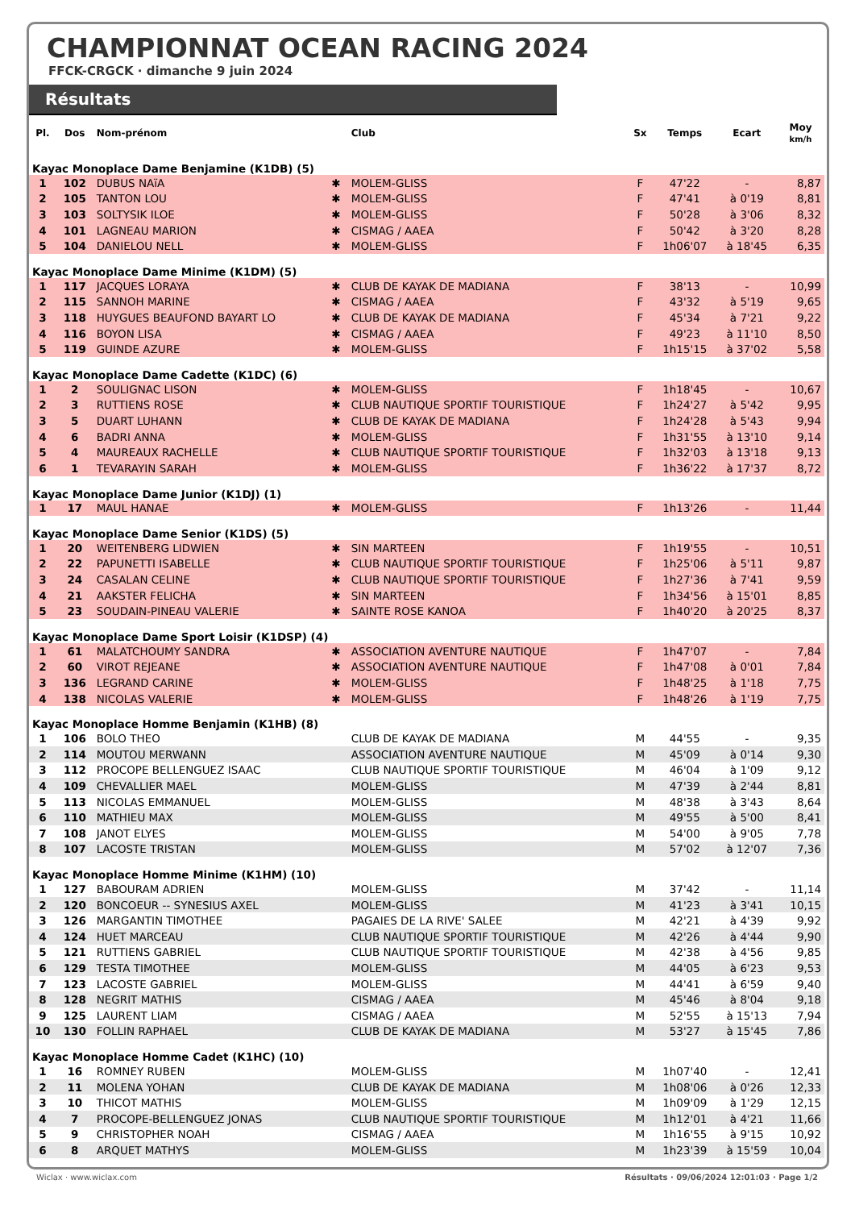CHAMPIONNAT OCEAN RACING 2024
FFCK-CRGCK · dimanche 9 juin 2024
Résultats
| Pl. | Dos | Nom-prénom | | Club | Sx | Temps | Ecart | Moy km/h |
| --- | --- | --- | --- | --- | --- | --- | --- | --- |
| Kayac Monoplace Dame Benjamine (K1DB) (5) | | | | | | | | |
| 1 | 102 | DUBUS NAïA | ✱ | MOLEM-GLISS | F | 47'22 | - | 8,87 |
| 2 | 105 | TANTON LOU | ✱ | MOLEM-GLISS | F | 47'41 | à 0'19 | 8,81 |
| 3 | 103 | SOLTYSIK ILOE | ✱ | MOLEM-GLISS | F | 50'28 | à 3'06 | 8,32 |
| 4 | 101 | LAGNEAU MARION | ✱ | CISMAG / AAEA | F | 50'42 | à 3'20 | 8,28 |
| 5 | 104 | DANIELOU NELL | ✱ | MOLEM-GLISS | F | 1h06'07 | à 18'45 | 6,35 |
| Kayac Monoplace Dame Minime (K1DM) (5) | | | | | | | | |
| 1 | 117 | JACQUES LORAYA | ✱ | CLUB DE KAYAK DE MADIANA | F | 38'13 | - | 10,99 |
| 2 | 115 | SANNOH MARINE | ✱ | CISMAG / AAEA | F | 43'32 | à 5'19 | 9,65 |
| 3 | 118 | HUYGUES BEAUFOND BAYART LO | ✱ | CLUB DE KAYAK DE MADIANA | F | 45'34 | à 7'21 | 9,22 |
| 4 | 116 | BOYON LISA | ✱ | CISMAG / AAEA | F | 49'23 | à 11'10 | 8,50 |
| 5 | 119 | GUINDE AZURE | ✱ | MOLEM-GLISS | F | 1h15'15 | à 37'02 | 5,58 |
| Kayac Monoplace Dame Cadette (K1DC) (6) | | | | | | | | |
| 1 | 2 | SOULIGNAC LISON | ✱ | MOLEM-GLISS | F | 1h18'45 | - | 10,67 |
| 2 | 3 | RUTTIENS ROSE | ✱ | CLUB NAUTIQUE SPORTIF TOURISTIQUE | F | 1h24'27 | à 5'42 | 9,95 |
| 3 | 5 | DUART LUHANN | ✱ | CLUB DE KAYAK DE MADIANA | F | 1h24'28 | à 5'43 | 9,94 |
| 4 | 6 | BADRI ANNA | ✱ | MOLEM-GLISS | F | 1h31'55 | à 13'10 | 9,14 |
| 5 | 4 | MAUREAUX RACHELLE | ✱ | CLUB NAUTIQUE SPORTIF TOURISTIQUE | F | 1h32'03 | à 13'18 | 9,13 |
| 6 | 1 | TEVARAYIN SARAH | ✱ | MOLEM-GLISS | F | 1h36'22 | à 17'37 | 8,72 |
| Kayac Monoplace Dame Junior (K1DJ) (1) | | | | | | | | |
| 1 | 17 | MAUL HANAE | ✱ | MOLEM-GLISS | F | 1h13'26 | - | 11,44 |
| Kayac Monoplace Dame Senior (K1DS) (5) | | | | | | | | |
| 1 | 20 | WEITENBERG LIDWIEN | ✱ | SIN MARTEEN | F | 1h19'55 | - | 10,51 |
| 2 | 22 | PAPUNETTI ISABELLE | ✱ | CLUB NAUTIQUE SPORTIF TOURISTIQUE | F | 1h25'06 | à 5'11 | 9,87 |
| 3 | 24 | CASALAN CELINE | ✱ | CLUB NAUTIQUE SPORTIF TOURISTIQUE | F | 1h27'36 | à 7'41 | 9,59 |
| 4 | 21 | AAKSTER FELICHA | ✱ | SIN MARTEEN | F | 1h34'56 | à 15'01 | 8,85 |
| 5 | 23 | SOUDAIN-PINEAU VALERIE | ✱ | SAINTE ROSE KANOA | F | 1h40'20 | à 20'25 | 8,37 |
| Kayac Monoplace Dame Sport Loisir (K1DSP) (4) | | | | | | | | |
| 1 | 61 | MALATCHOUMY SANDRA | ✱ | ASSOCIATION AVENTURE NAUTIQUE | F | 1h47'07 | - | 7,84 |
| 2 | 60 | VIROT REJEANE | ✱ | ASSOCIATION AVENTURE NAUTIQUE | F | 1h47'08 | à 0'01 | 7,84 |
| 3 | 136 | LEGRAND CARINE | ✱ | MOLEM-GLISS | F | 1h48'25 | à 1'18 | 7,75 |
| 4 | 138 | NICOLAS VALERIE | ✱ | MOLEM-GLISS | F | 1h48'26 | à 1'19 | 7,75 |
| Kayac Monoplace Homme Benjamin (K1HB) (8) | | | | | | | | |
| 1 | 106 | BOLO THEO | | CLUB DE KAYAK DE MADIANA | M | 44'55 | - | 9,35 |
| 2 | 114 | MOUTOU MERWANN | | ASSOCIATION AVENTURE NAUTIQUE | M | 45'09 | à 0'14 | 9,30 |
| 3 | 112 | PROCOPE BELLENGUEZ ISAAC | | CLUB NAUTIQUE SPORTIF TOURISTIQUE | M | 46'04 | à 1'09 | 9,12 |
| 4 | 109 | CHEVALLIER MAEL | | MOLEM-GLISS | M | 47'39 | à 2'44 | 8,81 |
| 5 | 113 | NICOLAS EMMANUEL | | MOLEM-GLISS | M | 48'38 | à 3'43 | 8,64 |
| 6 | 110 | MATHIEU MAX | | MOLEM-GLISS | M | 49'55 | à 5'00 | 8,41 |
| 7 | 108 | JANOT ELYES | | MOLEM-GLISS | M | 54'00 | à 9'05 | 7,78 |
| 8 | 107 | LACOSTE TRISTAN | | MOLEM-GLISS | M | 57'02 | à 12'07 | 7,36 |
| Kayac Monoplace Homme Minime (K1HM) (10) | | | | | | | | |
| 1 | 127 | BABOURAM ADRIEN | | MOLEM-GLISS | M | 37'42 | - | 11,14 |
| 2 | 120 | BONCOEUR -- SYNESIUS AXEL | | MOLEM-GLISS | M | 41'23 | à 3'41 | 10,15 |
| 3 | 126 | MARGANTIN TIMOTHEE | | PAGAIES DE LA RIVE' SALEE | M | 42'21 | à 4'39 | 9,92 |
| 4 | 124 | HUET MARCEAU | | CLUB NAUTIQUE SPORTIF TOURISTIQUE | M | 42'26 | à 4'44 | 9,90 |
| 5 | 121 | RUTTIENS GABRIEL | | CLUB NAUTIQUE SPORTIF TOURISTIQUE | M | 42'38 | à 4'56 | 9,85 |
| 6 | 129 | TESTA TIMOTHEE | | MOLEM-GLISS | M | 44'05 | à 6'23 | 9,53 |
| 7 | 123 | LACOSTE GABRIEL | | MOLEM-GLISS | M | 44'41 | à 6'59 | 9,40 |
| 8 | 128 | NEGRIT MATHIS | | CISMAG / AAEA | M | 45'46 | à 8'04 | 9,18 |
| 9 | 125 | LAURENT LIAM | | CISMAG / AAEA | M | 52'55 | à 15'13 | 7,94 |
| 10 | 130 | FOLLIN RAPHAEL | | CLUB DE KAYAK DE MADIANA | M | 53'27 | à 15'45 | 7,86 |
| Kayac Monoplace Homme Cadet (K1HC) (10) | | | | | | | | |
| 1 | 16 | ROMNEY RUBEN | | MOLEM-GLISS | M | 1h07'40 | - | 12,41 |
| 2 | 11 | MOLENA YOHAN | | CLUB DE KAYAK DE MADIANA | M | 1h08'06 | à 0'26 | 12,33 |
| 3 | 10 | THICOT MATHIS | | MOLEM-GLISS | M | 1h09'09 | à 1'29 | 12,15 |
| 4 | 7 | PROCOPE-BELLENGUEZ JONAS | | CLUB NAUTIQUE SPORTIF TOURISTIQUE | M | 1h12'01 | à 4'21 | 11,66 |
| 5 | 9 | CHRISTOPHER NOAH | | CISMAG / AAEA | M | 1h16'55 | à 9'15 | 10,92 |
| 6 | 8 | ARQUET MATHYS | | MOLEM-GLISS | M | 1h23'39 | à 15'59 | 10,04 |
Wiclax · www.wiclax.com Résultats · 09/06/2024 12:01:03 · Page 1/2